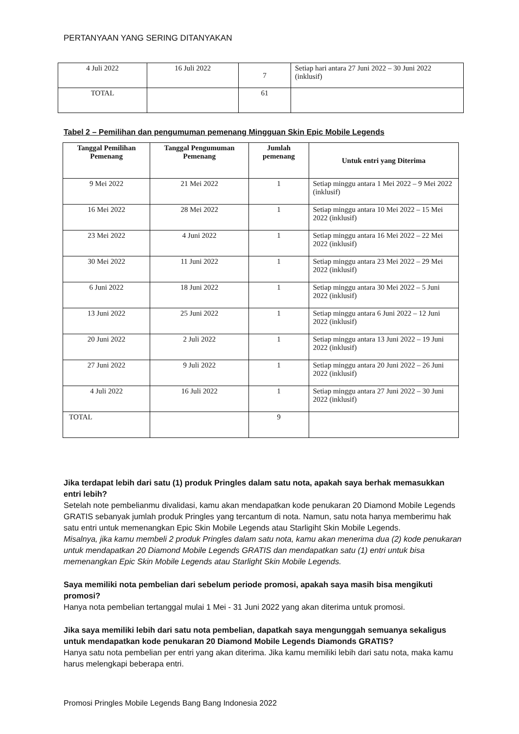PERTANYAAN YANG SERING DITANYAKAN
| 4 Juli 2022 | 16 Juli 2022 | 7 | Setiap hari antara 27 Juni 2022 – 30 Juni 2022 (inklusif) |
| TOTAL | | 61 | |
Tabel 2 – Pemilihan dan pengumuman pemenang Mingguan Skin Epic Mobile Legends
| Tanggal Pemilihan Pemenang | Tanggal Pengumuman Pemenang | Jumlah pemenang | Untuk entri yang Diterima |
| --- | --- | --- | --- |
| 9 Mei 2022 | 21 Mei 2022 | 1 | Setiap minggu antara 1 Mei 2022 – 9 Mei 2022 (inklusif) |
| 16 Mei 2022 | 28 Mei 2022 | 1 | Setiap minggu antara 10 Mei 2022 – 15 Mei 2022 (inklusif) |
| 23 Mei 2022 | 4 Juni 2022 | 1 | Setiap minggu antara 16 Mei 2022 – 22 Mei 2022 (inklusif) |
| 30 Mei 2022 | 11 Juni 2022 | 1 | Setiap minggu antara 23 Mei 2022 – 29 Mei 2022 (inklusif) |
| 6 Juni 2022 | 18 Juni 2022 | 1 | Setiap minggu antara 30 Mei 2022 – 5 Juni 2022 (inklusif) |
| 13 Juni 2022 | 25 Juni 2022 | 1 | Setiap minggu antara 6 Juni 2022 – 12 Juni 2022 (inklusif) |
| 20 Juni 2022 | 2 Juli 2022 | 1 | Setiap minggu antara 13 Juni 2022 – 19 Juni 2022 (inklusif) |
| 27 Juni 2022 | 9 Juli 2022 | 1 | Setiap minggu antara 20 Juni 2022 – 26 Juni 2022 (inklusif) |
| 4 Juli 2022 | 16 Juli 2022 | 1 | Setiap minggu antara 27 Juni 2022 – 30 Juni 2022 (inklusif) |
| TOTAL | | 9 | |
Jika terdapat lebih dari satu (1) produk Pringles dalam satu nota, apakah saya berhak memasukkan entri lebih?
Setelah note pembelianmu divalidasi, kamu akan mendapatkan kode penukaran 20 Diamond Mobile Legends GRATIS sebanyak jumlah produk Pringles yang tercantum di nota. Namun, satu nota hanya memberimu hak satu entri untuk memenangkan Epic Skin Mobile Legends atau Starligiht Skin Mobile Legends.
Misalnya, jika kamu membeli 2 produk Pringles dalam satu nota, kamu akan menerima dua (2) kode penukaran untuk mendapatkan 20 Diamond Mobile Legends GRATIS dan mendapatkan satu (1) entri untuk bisa memenangkan Epic Skin Mobile Legends atau Starlight Skin Mobile Legends.
Saya memiliki nota pembelian dari sebelum periode promosi, apakah saya masih bisa mengikuti promosi?
Hanya nota pembelian tertanggal mulai 1 Mei - 31 Juni 2022 yang akan diterima untuk promosi.
Jika saya memiliki lebih dari satu nota pembelian, dapatkah saya mengunggah semuanya sekaligus untuk mendapatkan kode penukaran 20 Diamond Mobile Legends Diamonds GRATIS?
Hanya satu nota pembelian per entri yang akan diterima. Jika kamu memiliki lebih dari satu nota, maka kamu harus melengkapi beberapa entri.
Promosi Pringles Mobile Legends Bang Bang Indonesia 2022